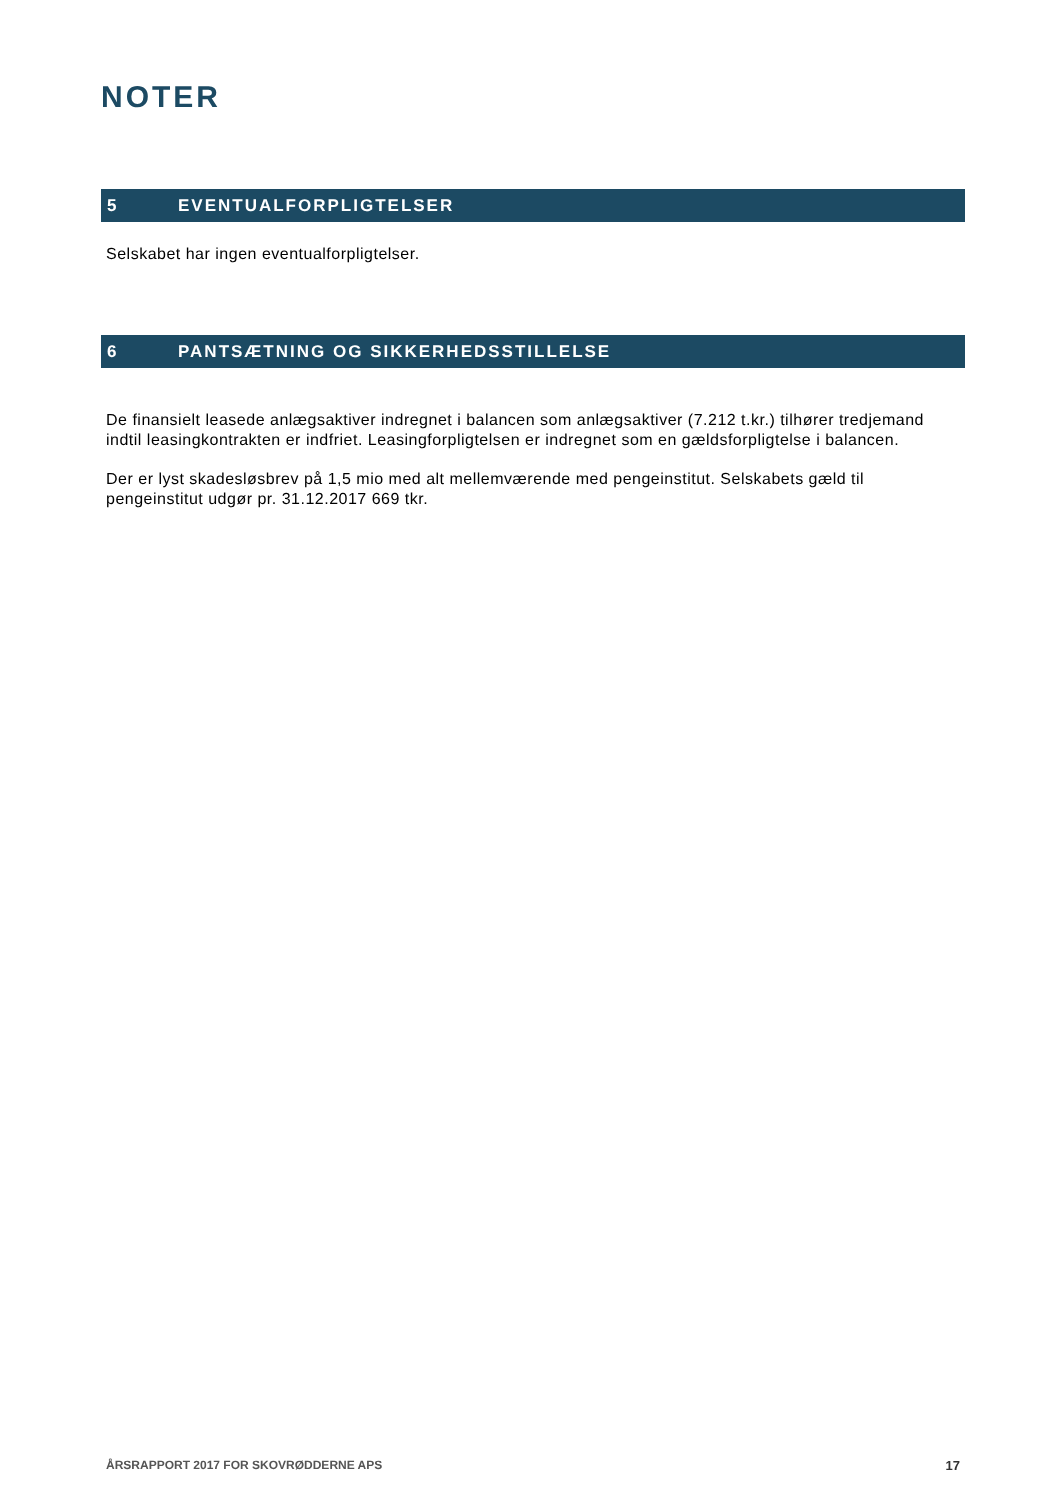NOTER
5 EVENTUALFORPLIGTELSER
Selskabet har ingen eventualforpligtelser.
6 PANTSÆTNING OG SIKKERHEDSSTILLELSE
De finansielt leasede anlægsaktiver indregnet i balancen som anlægsaktiver (7.212 t.kr.) tilhører tredjemand indtil leasingkontrakten er indfriet. Leasingforpligtelsen er indregnet som en gældsforpligtelse i balancen.
Der er lyst skadesløsbrev på 1,5 mio med alt mellemværende med pengeinstitut. Selskabets gæld til pengeinstitut udgør pr. 31.12.2017 669 tkr.
ÅRSRAPPORT 2017 FOR SKOVRØDDERNE APS 17